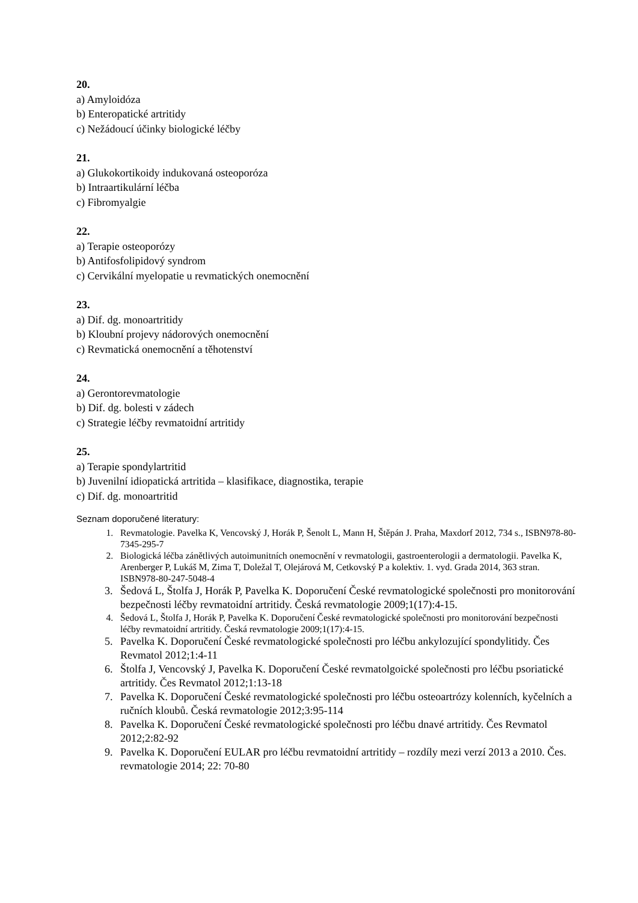20.
a) Amyloidóza
b) Enteropatické artritidy
c) Nežádoucí účinky biologické léčby
21.
a) Glukokortikoidy indukovaná osteoporóza
b) Intraartikulární léčba
c) Fibromyalgie
22.
a) Terapie osteoporózy
b) Antifosfolipidový syndrom
c) Cervikální myelopatie u revmatických onemocnění
23.
a) Dif. dg. monoartritidy
b) Kloubní projevy nádorových onemocnění
c) Revmatická onemocnění a těhotenství
24.
a) Gerontorevmatologie
b) Dif. dg. bolesti v zádech
c) Strategie léčby revmatoidní artritidy
25.
a) Terapie spondylartritid
b) Juvenilní idiopatická artritida – klasifikace, diagnostika, terapie
c) Dif. dg. monoartritid
Seznam doporučené literatury:
1. Revmatologie. Pavelka K, Vencovský J, Horák P, Šenolt L, Mann H, Štěpán J. Praha, Maxdorf 2012, 734 s., ISBN978-80-7345-295-7
2. Biologická léčba zánětlivých autoimunitních onemocnění v revmatologii, gastroenterologii a dermatologii. Pavelka K, Arenberger P, Lukáš M, Zima T, Doležal T, Olejárová M, Cetkovský P a kolektiv. 1. vyd. Grada 2014, 363 stran. ISBN978-80-247-5048-4
3. Šedová L, Štolfa J, Horák P, Pavelka K. Doporučení České revmatologické společnosti pro monitorování bezpečnosti léčby revmatoidní artritidy. Česká revmatologie 2009;1(17):4-15.
4. Šedová L, Štolfa J, Horák P, Pavelka K. Doporučení České revmatologické společnosti pro monitorování bezpečnosti léčby revmatoidní artritidy. Česká revmatologie 2009;1(17):4-15.
5. Pavelka K. Doporučení České revmatologické společnosti pro léčbu ankylozující spondylitidy. Čes Revmatol 2012;1:4-11
6. Štolfa J, Vencovský J, Pavelka K. Doporučení České revmatolgoické společnosti pro léčbu psoriatické artritidy. Čes Revmatol 2012;1:13-18
7. Pavelka K. Doporučení České revmatologické společnosti pro léčbu osteoartrózy kolenních, kyčelních a ručních kloubů. Česká revmatologie 2012;3:95-114
8. Pavelka K. Doporučení České revmatologické společnosti pro léčbu dnavé artritidy. Čes Revmatol 2012;2:82-92
9. Pavelka K. Doporučení EULAR pro léčbu revmatoidní artritidy – rozdíly mezi verzí 2013 a 2010. Čes. revmatologie 2014; 22: 70-80